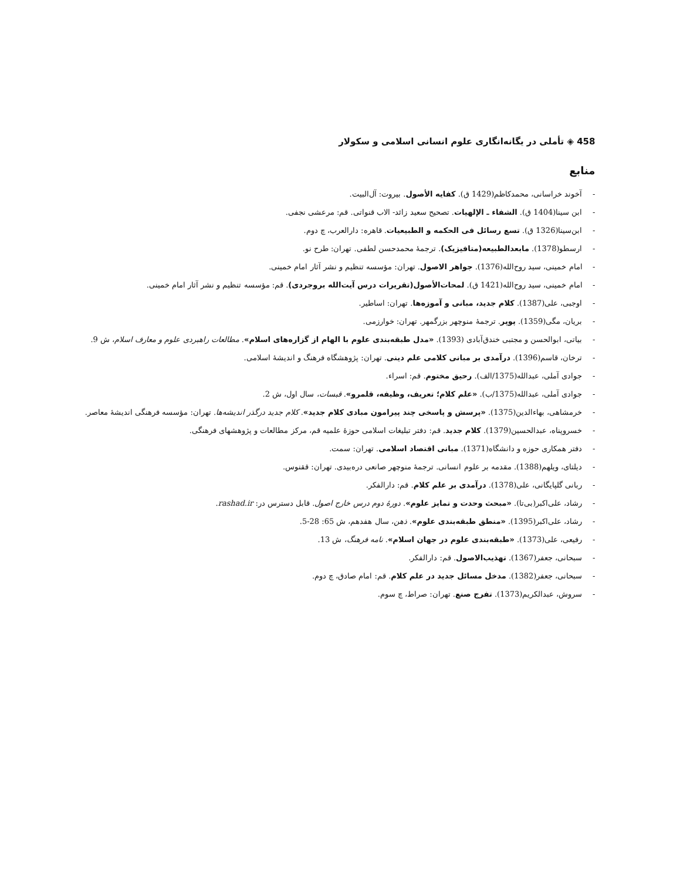458 ◈ تأملی در یگانه‌انگاری علوم انسانی اسلامی و سکولار
منابع
- آخوند خراسانی، محمدکاظم(1429 ق). کفایه الأصول. بیروت: آل‌البیت.
- ابن سینا(1404 ق). الشفاء ـ الإلهیات. تصحیح سعید زائد- الاب قنواتی. قم: مرعشی نجفی.
- ابن‌سینا(1326 ق). تسع رسائل فی الحکمه و الطبیعیات. قاهره: دارالعرب، چ دوم.
- ارسطو(1378). مابعدالطبیعه(متافیزیک). ترجمهٔ محمدحسن لطفی. تهران: طرح نو.
- امام خمینی، سید روح‌الله(1376). جواهر الاصول. تهران: مؤسسه تنظیم و نشر آثار امام خمینی.
- امام خمینی، سید روح‌الله(1421 ق). لمحات‌الأصول(تقریرات درس آیت‌الله بروجردی). قم: مؤسسه تنظیم و نشر آثار امام خمینی.
- اوجبی، علی(1387). کلام جدید، مبانی و آموزه‌ها. تهران: اساطیر.
- بریان، مگی(1359). پوپر. ترجمهٔ منوچهر بزرگمهر. تهران: خوارزمی.
- بیاتی، ابوالحسن و مجتبی خندق‌آبادی (1393). «مدل طبقه‌بندی علوم با الهام از گزاره‌های اسلام». مطالعات راهبردی علوم و معارف اسلام، ش 9.
- ترخان، قاسم(1396). درآمدی بر مبانی کلامی علم دینی. تهران: پژوهشگاه فرهنگ و اندیشهٔ اسلامی.
- جوادی آملی، عبدالله(1375/الف). رحیق مختوم. قم: اسراء.
- جوادی آملی، عبدالله(1375/ب). «علم کلام؛ تعریف، وظیفه، قلمرو». قبسات، سال اول، ش 2.
- خرمشاهی، بهاءالدین(1375). «پرسش و پاسخی چند پیرامون مبادی کلام جدید». کلام جدید درگذر اندیشه‌ها. تهران: مؤسسه فرهنگی اندیشهٔ معاصر.
- خسروپناه، عبدالحسین(1379). کلام جدید. قم: دفتر تبلیغات اسلامی حوزهٔ علمیه قم، مرکز مطالعات و پژوهشهای فرهنگی.
- دفتر همکاری حوزه و دانشگاه(1371). مبانی اقتصاد اسلامی. تهران: سمت.
- دیلتای، ویلهم(1388). مقدمه بر علوم انسانی. ترجمهٔ منوچهر صانعی دره‌بیدی. تهران: ققنوس.
- ربانی گلپایگانی، علی(1378). درآمدی بر علم کلام. قم: دارالفکر.
- رشاد، علی‌اکبر(بی‌تا). «مبحث وحدت و تمایز علوم». دورهٔ دوم درس خارج اصول. قابل دسترس در: rashad.ir.
- رشاد، علی‌اکبر(1395). «منطق طبقه‌بندی علوم». ذهن، سال هفدهم، ش 65: 28-5.
- رفیعی، علی(1373). «طبقه‌بندی علوم در جهان اسلام». نامه فرهنگ، ش 13.
- سبحانی، جعفر(1367). تهذیب‌الاصول. قم: دارالفکر.
- سبحانی، جعفر(1382). مدخل مسائل جدید در علم کلام. قم: امام صادق، چ دوم.
- سروش، عبدالکریم(1373). تفرج صنع. تهران: صراط، چ سوم.